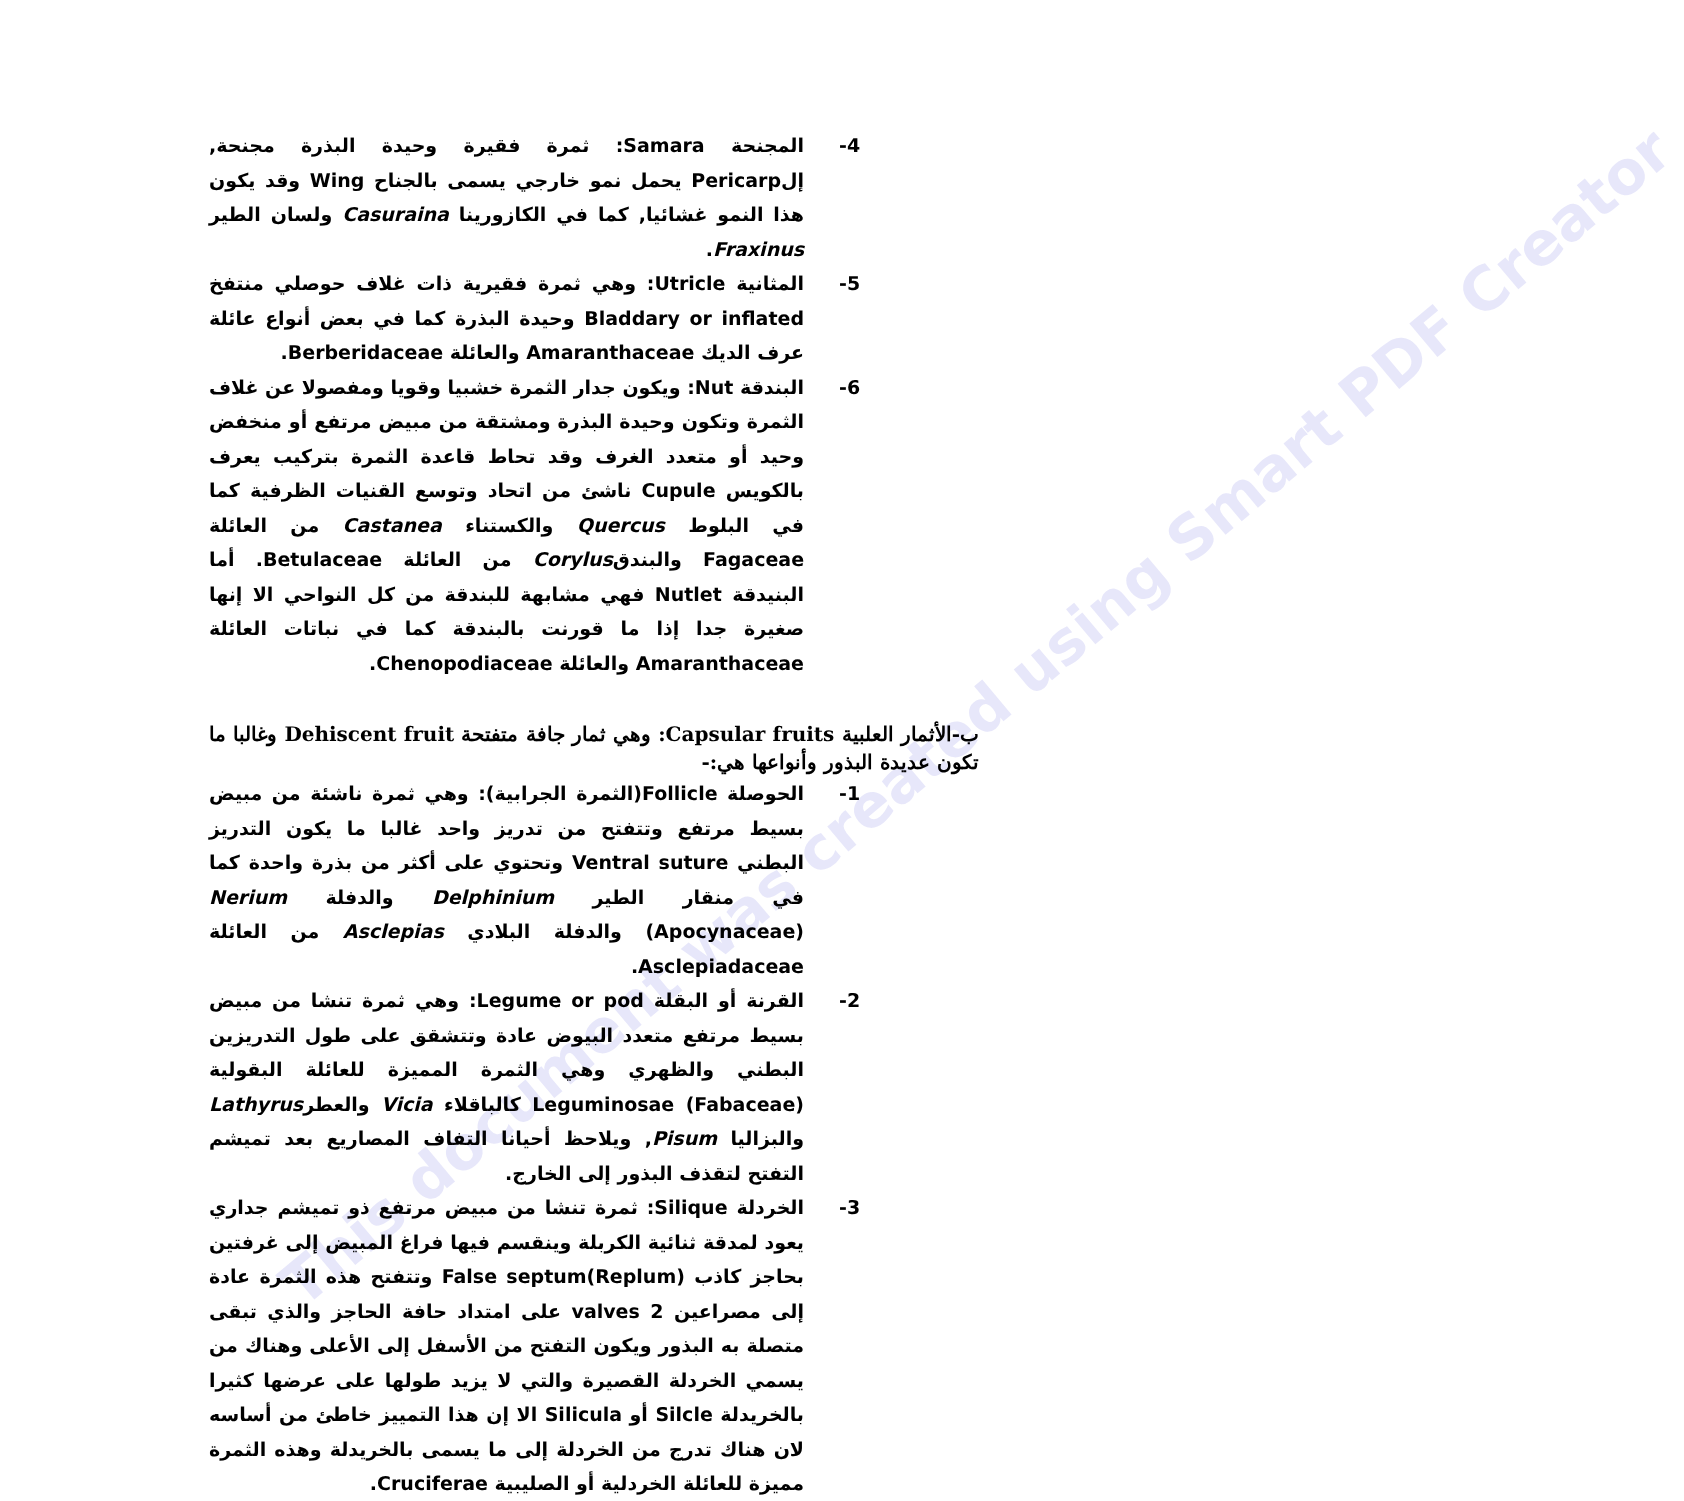This document was created using Smart PDF Creator
-4 المجنحة Samara: ثمرة فقيرة وحيدة البذرة مجنحة, إلPericarp يحمل نمو خارجي يسمى بالجناح Wing وقد يكون هذا النمو غشائيا, كما في الكازورينا Casuraina ولسان الطير Fraxinus.
-5 المثانية Utricle: وهي ثمرة فقيرية ذات غلاف حوصلي منتفخ Bladdary or inflated وحيدة البذرة كما في بعض أنواع عائلة عرف الديك Amaranthaceae والعائلة Berberidaceae.
-6 البندقة Nut: ويكون جدار الثمرة خشبيا وقويا ومفصولا عن غلاف الثمرة وتكون وحيدة البذرة ومشتقة من مبيض مرتفع أو منخفض وحيد أو متعدد الغرف وقد تحاط قاعدة الثمرة بتركيب يعرف بالكويس Cupule ناشئ من اتحاد وتوسع القنيات الظرفية كما في البلوط Quercus والكستناء Castanea من العائلة Fagaceae والبندقCorylus من العائلة Betulaceae. أما البنيدقة Nutlet فهي مشابهة للبندقة من كل النواحي الا إنها صغيرة جدا إذا ما قورنت بالبندقة كما في نباتات العائلة Amaranthaceae والعائلة Chenopodiaceae.
ب-الأثمار العلبية Capsular fruits: وهي ثمار جافة متفتحة Dehiscent fruit وغالبا ما تكون عديدة البذور وأنواعها هي:-
-1 الحوصلة Follicle(الثمرة الجرابية): وهي ثمرة ناشئة من مبيض بسيط مرتفع وتتفتح من تدريز واحد غالبا ما يكون التدريز البطني Ventral suture وتحتوي على أكثر من بذرة واحدة كما في منقار الطير Delphinium والدفلة Nerium (Apocynaceae) والدفلة البلادي Asclepias من العائلة Asclepiadaceae.
-2 القرنة أو البقلة Legume or pod: وهي ثمرة تنشا من مبيض بسيط مرتفع متعدد البيوض عادة وتتشقق على طول التدريزين البطني والظهري وهي الثمرة المميزة للعائلة البقولية Leguminosae (Fabaceae) كالباقلاء Vicia والعطرLathyrus والبزاليا Pisum, ويلاحظ أحيانا التفاف المصاريع بعد تميشم التفتح لتقذف البذور إلى الخارج.
-3 الخردلة Silique: ثمرة تنشا من مبيض مرتفع ذو تميشم جداري يعود لمدقة ثنائية الكربلة وينقسم فيها فراغ المبيض إلى غرفتين بحاجز كاذب False septum(Replum) وتتفتح هذه الثمرة عادة إلى مصراعين 2 valves على امتداد حافة الحاجز والذي تبقى متصلة به البذور ويكون التفتح من الأسفل إلى الأعلى وهناك من يسمي الخردلة القصيرة والتي لا يزيد طولها على عرضها كثيرا بالخريدلة Silcle أو Silicula الا إن هذا التمييز خاطئ من أساسه لان هناك تدرج من الخردلة إلى ما يسمى بالخريدلة وهذه الثمرة مميزة للعائلة الخردلية أو الصليبية Cruciferae.